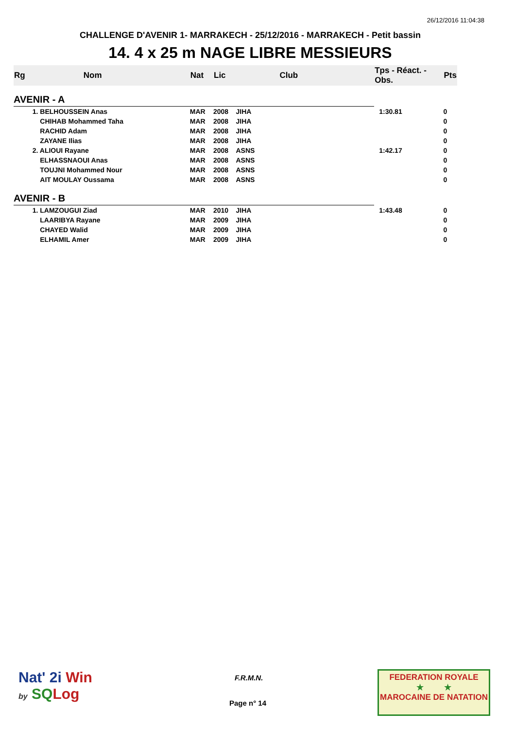26/12/2016 11:04:38
CHALLENGE D'AVENIR 1- MARRAKECH - 25/12/2016 - MARRAKECH - Petit bassin
14. 4 x 25 m NAGE LIBRE MESSIEURS
| Rg | Nom | Nat | Lic | Club | Tps - Réact. - Obs. | Pts |
| --- | --- | --- | --- | --- | --- | --- |
| AVENIR - A | | | | | | |
| | 1. BELHOUSSEIN Anas | MAR | 2008 | JIHA | 1:30.81 | 0 |
| | CHIHAB Mohammed Taha | MAR | 2008 | JIHA | | 0 |
| | RACHID Adam | MAR | 2008 | JIHA | | 0 |
| | ZAYANE Ilias | MAR | 2008 | JIHA | | 0 |
| | 2. ALIOUI Rayane | MAR | 2008 | ASNS | 1:42.17 | 0 |
| | ELHASSNAOUI Anas | MAR | 2008 | ASNS | | 0 |
| | TOUJNI Mohammed Nour | MAR | 2008 | ASNS | | 0 |
| | AIT MOULAY Oussama | MAR | 2008 | ASNS | | 0 |
| AVENIR - B | | | | | | |
| | 1. LAMZOUGUI Ziad | MAR | 2010 | JIHA | 1:43.48 | 0 |
| | LAARIBYA Rayane | MAR | 2009 | JIHA | | 0 |
| | CHAYED Walid | MAR | 2009 | JIHA | | 0 |
| | ELHAMIL Amer | MAR | 2009 | JIHA | | 0 |
Nat' 2i Win
by SQ Log
F.R.M.N.
Page n° 14
FEDERATION ROYALE
★ ★
MAROCAINE DE NATATION